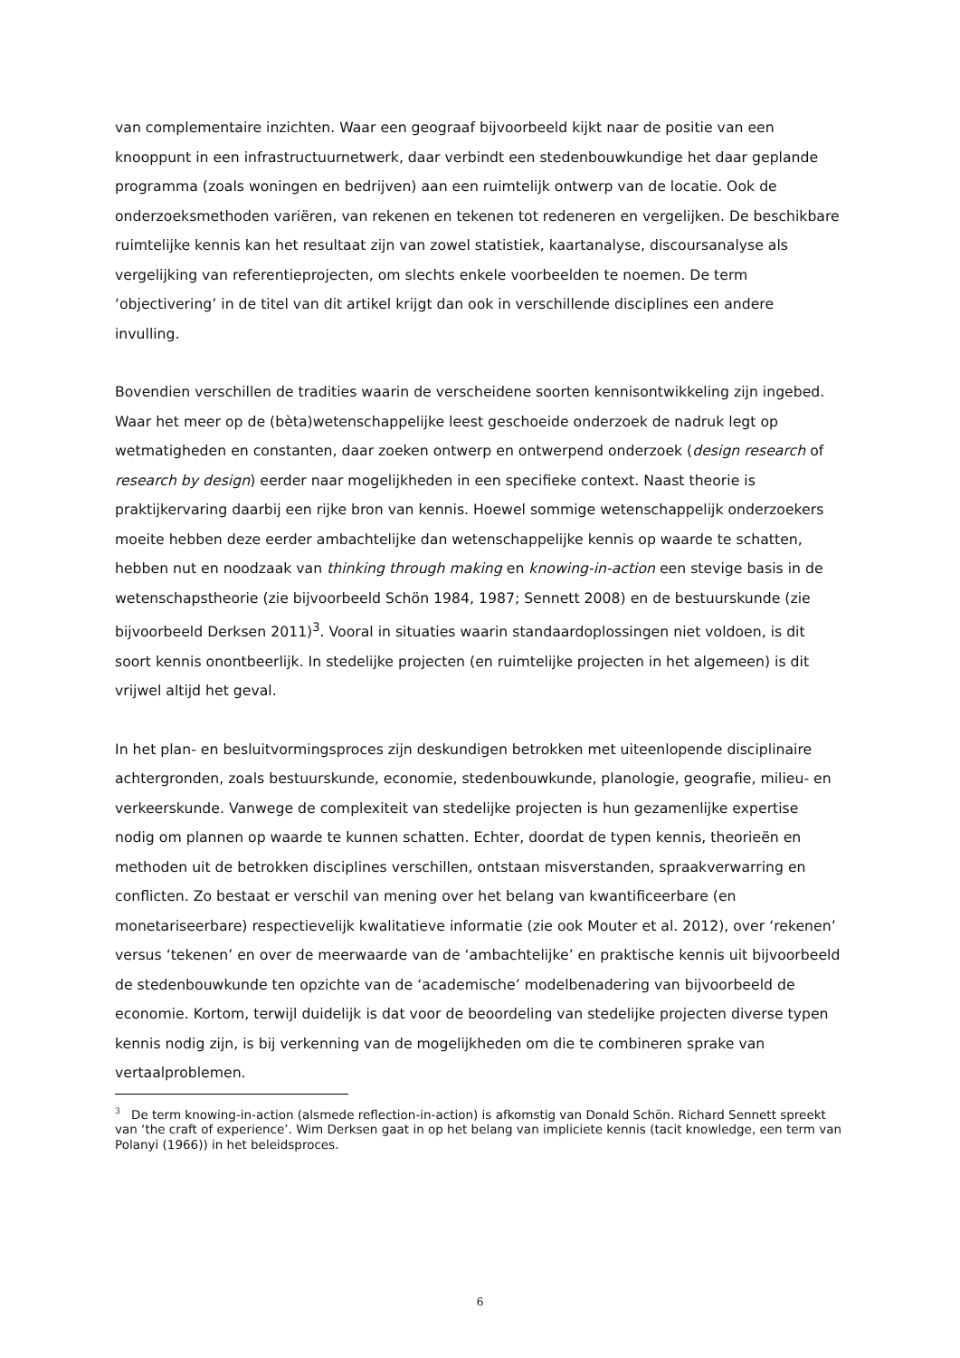van complementaire inzichten. Waar een geograaf bijvoorbeeld kijkt naar de positie van een knooppunt in een infrastructuurnetwerk, daar verbindt een stedenbouwkundige het daar geplande programma (zoals woningen en bedrijven) aan een ruimtelijk ontwerp van de locatie. Ook de onderzoeksmethoden variëren, van rekenen en tekenen tot redeneren en vergelijken. De beschikbare ruimtelijke kennis kan het resultaat zijn van zowel statistiek, kaartanalyse, discoursanalyse als vergelijking van referentieprojecten, om slechts enkele voorbeelden te noemen. De term ‘objectivering’ in de titel van dit artikel krijgt dan ook in verschillende disciplines een andere invulling.
Bovendien verschillen de tradities waarin de verscheidene soorten kennisontwikkeling zijn ingebed. Waar het meer op de (bèta)wetenschappelijke leest geschoeide onderzoek de nadruk legt op wetmatigheden en constanten, daar zoeken ontwerp en ontwerpend onderzoek (design research of research by design) eerder naar mogelijkheden in een specifieke context. Naast theorie is praktijkervaring daarbij een rijke bron van kennis. Hoewel sommige wetenschappelijk onderzoekers moeite hebben deze eerder ambachtelijke dan wetenschappelijke kennis op waarde te schatten, hebben nut en noodzaak van thinking through making en knowing-in-action een stevige basis in de wetenschapstheorie (zie bijvoorbeeld Schön 1984, 1987; Sennett 2008) en de bestuurskunde (zie bijvoorbeeld Derksen 2011)<sup>3</sup>. Vooral in situaties waarin standaardoplossingen niet voldoen, is dit soort kennis onontbeerlijk. In stedelijke projecten (en ruimtelijke projecten in het algemeen) is dit vrijwel altijd het geval.
In het plan- en besluitvormingsproces zijn deskundigen betrokken met uiteenlopende disciplinaire achtergronden, zoals bestuurskunde, economie, stedenbouwkunde, planologie, geografie, milieu- en verkeerskunde. Vanwege de complexiteit van stedelijke projecten is hun gezamenlijke expertise nodig om plannen op waarde te kunnen schatten. Echter, doordat de typen kennis, theorieën en methoden uit de betrokken disciplines verschillen, ontstaan misverstanden, spraakverwarring en conflicten. Zo bestaat er verschil van mening over het belang van kwantificeerbare (en monetariseerbare) respectievelijk kwalitatieve informatie (zie ook Mouter et al. 2012), over ‘rekenen’ versus ‘tekenen’ en over de meerwaarde van de ‘ambachtelijke’ en praktische kennis uit bijvoorbeeld de stedenbouwkunde ten opzichte van de ‘academische’ modelbenadering van bijvoorbeeld de economie. Kortom, terwijl duidelijk is dat voor de beoordeling van stedelijke projecten diverse typen kennis nodig zijn, is bij verkenning van de mogelijkheden om die te combineren sprake van vertaalproblemen.
<sup>3</sup> De term knowing-in-action (alsmede reflection-in-action) is afkomstig van Donald Schön. Richard Sennett spreekt van ‘the craft of experience’. Wim Derksen gaat in op het belang van impliciete kennis (tacit knowledge, een term van Polanyi (1966)) in het beleidsproces.
6